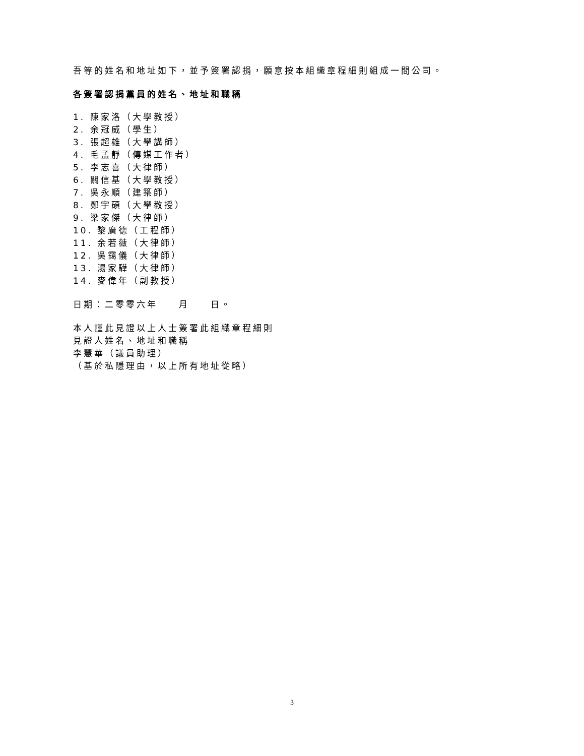吾等的姓名和地址如下，並予簽署認捐，願意按本組織章程細則組成一間公司。
各簽署認捐黨員的姓名、地址和職稱
1. 陳家洛（大學教授）
2. 余冠威（學生）
3. 張超雄（大學講師）
4. 毛孟靜（傳媒工作者）
5. 李志喜（大律師）
6. 關信基（大學教授）
7. 吳永順（建築師）
8. 鄭宇碩（大學教授）
9. 梁家傑（大律師）
10. 黎廣德（工程師）
11. 余若薇（大律師）
12. 吳靄儀（大律師）
13. 湯家驊（大律師）
14. 麥偉年（副教授）
日期：二零零六年　　月　　日。
本人謹此見證以上人士簽署此組織章程細則
見證人姓名、地址和職稱
李慧華（議員助理）
（基於私隱理由，以上所有地址從略）
3